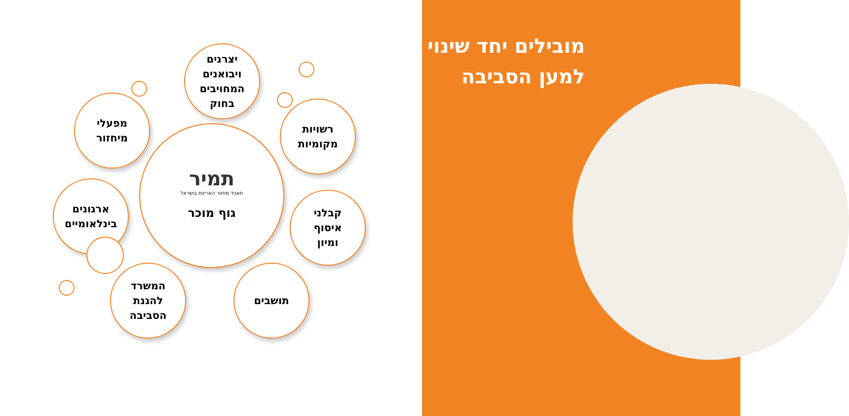מובילים יחד שינוי
למען הסביבה
תמיר
תאגיד מחזור האריזות בישראל
גוף מוכר
יצרנים
ויבואנים
המחויבים
בחוק
מפעלי
מיחזור
רשויות
מקומיות
ארגונים
בינלאומיים
קבלני
איסוף
ומיון
המשרד
להגנת
הסביבה
תושבים